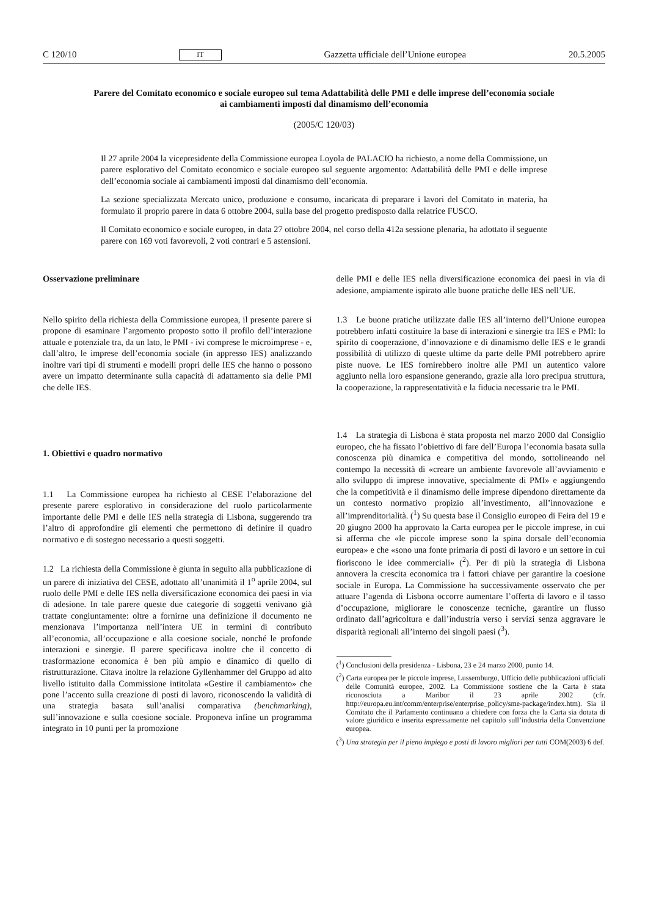C 120/10 IT Gazzetta ufficiale dell’Unione europea 20.5.2005
Parere del Comitato economico e sociale europeo sul tema Adattabilità delle PMI e delle imprese dell’economia sociale ai cambiamenti imposti dal dinamismo dell’economia
(2005/C 120/03)
Il 27 aprile 2004 la vicepresidente della Commissione europea Loyola de PALACIO ha richiesto, a nome della Commissione, un parere esplorativo del Comitato economico e sociale europeo sul seguente argomento: Adattabilità delle PMI e delle imprese dell’economia sociale ai cambiamenti imposti dal dinamismo dell’economia.
La sezione specializzata Mercato unico, produzione e consumo, incaricata di preparare i lavori del Comitato in materia, ha formulato il proprio parere in data 6 ottobre 2004, sulla base del progetto predisposto dalla relatrice FUSCO.
Il Comitato economico e sociale europeo, in data 27 ottobre 2004, nel corso della 412a sessione plenaria, ha adottato il seguente parere con 169 voti favorevoli, 2 voti contrari e 5 astensioni.
Osservazione preliminare
Nello spirito della richiesta della Commissione europea, il presente parere si propone di esaminare l’argomento proposto sotto il profilo dell’interazione attuale e potenziale tra, da un lato, le PMI - ivi comprese le microimprese - e, dall’altro, le imprese dell’economia sociale (in appresso IES) analizzando inoltre vari tipi di strumenti e modelli propri delle IES che hanno o possono avere un impatto determinante sulla capacità di adattamento sia delle PMI che delle IES.
1. Obiettivi e quadro normativo
1.1 La Commissione europea ha richiesto al CESE l’elaborazione del presente parere esplorativo in considerazione del ruolo particolarmente importante delle PMI e delle IES nella strategia di Lisbona, suggerendo tra l’altro di approfondire gli elementi che permettono di definire il quadro normativo e di sostegno necessario a questi soggetti.
1.2 La richiesta della Commissione è giunta in seguito alla pubblicazione di un parere di iniziativa del CESE, adottato all’unanimità il 1<sup>o</sup> aprile 2004, sul ruolo delle PMI e delle IES nella diversificazione economica dei paesi in via di adesione. In tale parere queste due categorie di soggetti venivano già trattate congiuntamente: oltre a fornirne una definizione il documento ne menzionava l’importanza nell’intera UE in termini di contributo all’economia, all’occupazione e alla coesione sociale, nonché le profonde interazioni e sinergie. Il parere specificava inoltre che il concetto di trasformazione economica è ben più ampio e dinamico di quello di ristrutturazione. Citava inoltre la relazione Gyllenhammer del Gruppo ad alto livello istituito dalla Commissione intitolata «Gestire il cambiamento» che pone l’accento sulla creazione di posti di lavoro, riconoscendo la validità di una strategia basata sull’analisi comparativa (benchmarking), sull’innovazione e sulla coesione sociale. Proponeva infine un programma integrato in 10 punti per la promozione
delle PMI e delle IES nella diversificazione economica dei paesi in via di adesione, ampiamente ispirato alle buone pratiche delle IES nell’UE.
1.3 Le buone pratiche utilizzate dalle IES all’interno dell’Unione europea potrebbero infatti costituire la base di interazioni e sinergie tra IES e PMI: lo spirito di cooperazione, d’innovazione e di dinamismo delle IES e le grandi possibilità di utilizzo di queste ultime da parte delle PMI potrebbero aprire piste nuove. Le IES fornirebbero inoltre alle PMI un autentico valore aggiunto nella loro espansione generando, grazie alla loro precipua struttura, la cooperazione, la rappresentatività e la fiducia necessarie tra le PMI.
1.4 La strategia di Lisbona è stata proposta nel marzo 2000 dal Consiglio europeo, che ha fissato l’obiettivo di fare dell’Europa l’economia basata sulla conoscenza più dinamica e competitiva del mondo, sottolineando nel contempo la necessità di «creare un ambiente favorevole all’avviamento e allo sviluppo di imprese innovative, specialmente di PMI» e aggiungendo che la competitività e il dinamismo delle imprese dipendono direttamente da un contesto normativo propizio all’investimento, all’innovazione e all’imprenditorialità. (<sup>1</sup>) Su questa base il Consiglio europeo di Feira del 19 e 20 giugno 2000 ha approvato la Carta europea per le piccole imprese, in cui si afferma che «le piccole imprese sono la spina dorsale dell’economia europea» e che «sono una fonte primaria di posti di lavoro e un settore in cui fioriscono le idee commerciali» (<sup>2</sup>). Per di più la strategia di Lisbona annovera la crescita economica tra i fattori chiave per garantire la coesione sociale in Europa. La Commissione ha successivamente osservato che per attuare l’agenda di Lisbona occorre aumentare l’offerta di lavoro e il tasso d’occupazione, migliorare le conoscenze tecniche, garantire un flusso ordinato dall’agricoltura e dall’industria verso i servizi senza aggravare le disparità regionali all’interno dei singoli paesi (<sup>3</sup>).
(<sup>1</sup>) Conclusioni della presidenza - Lisbona, 23 e 24 marzo 2000, punto 14.
(<sup>2</sup>) Carta europea per le piccole imprese, Lussemburgo, Ufficio delle pubblicazioni ufficiali delle Comunità europee, 2002. La Commissione sostiene che la Carta è stata riconosciuta a Maribor il 23 aprile 2002 (cfr. http://europa.eu.int/comm/enterprise/enterprise_policy/sme-package/index.htm). Sia il Comitato che il Parlamento continuano a chiedere con forza che la Carta sia dotata di valore giuridico e inserita espressamente nel capitolo sull’industria della Convenzione europea.
(<sup>3</sup>) Una strategia per il pieno impiego e posti di lavoro migliori per tutti COM(2003) 6 def.